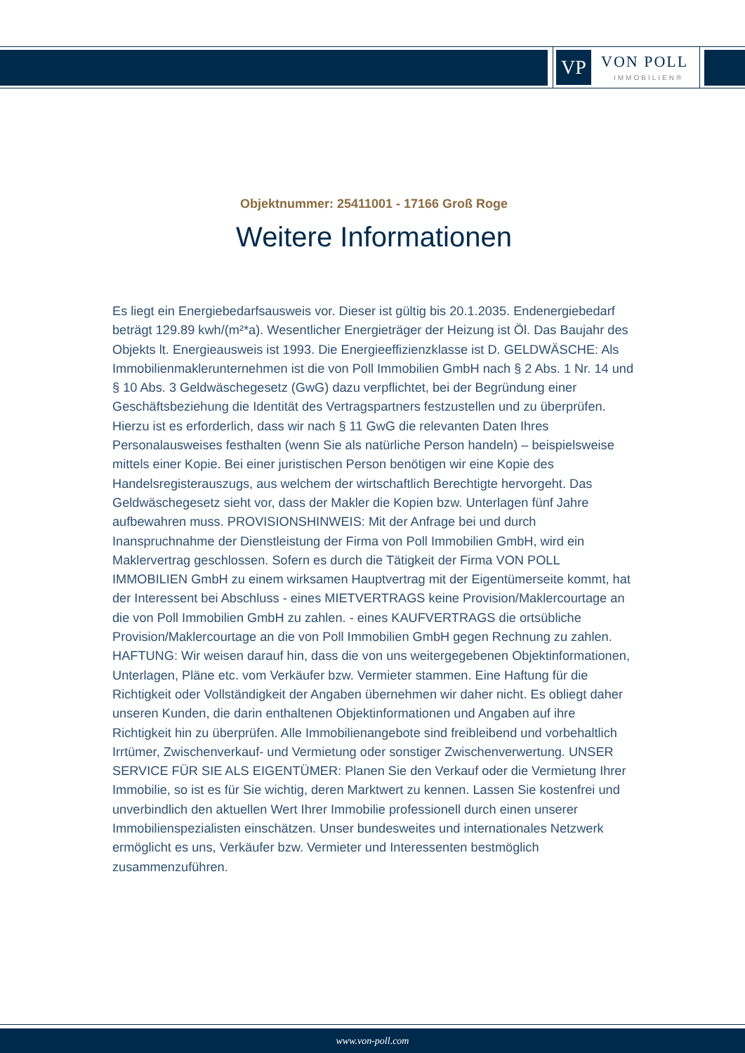VP VON POLL
IMMOBILIEN®
Objektnummer: 25411001 - 17166 Groß Roge
Weitere Informationen
Es liegt ein Energiebedarfsausweis vor. Dieser ist gültig bis 20.1.2035. Endenergiebedarf beträgt 129.89 kwh/(m²*a). Wesentlicher Energieträger der Heizung ist Öl. Das Baujahr des Objekts lt. Energieausweis ist 1993. Die Energieeffizienzklasse ist D. GELDWÄSCHE: Als Immobilienmaklerunternehmen ist die von Poll Immobilien GmbH nach § 2 Abs. 1 Nr. 14 und § 10 Abs. 3 Geldwäschegesetz (GwG) dazu verpflichtet, bei der Begründung einer Geschäftsbeziehung die Identität des Vertragspartners festzustellen und zu überprüfen. Hierzu ist es erforderlich, dass wir nach § 11 GwG die relevanten Daten Ihres Personalausweises festhalten (wenn Sie als natürliche Person handeln) – beispielsweise mittels einer Kopie. Bei einer juristischen Person benötigen wir eine Kopie des Handelsregisterauszugs, aus welchem der wirtschaftlich Berechtigte hervorgeht. Das Geldwäschegesetz sieht vor, dass der Makler die Kopien bzw. Unterlagen fünf Jahre aufbewahren muss. PROVISIONSHINWEIS: Mit der Anfrage bei und durch Inanspruchnahme der Dienstleistung der Firma von Poll Immobilien GmbH, wird ein Maklervertrag geschlossen. Sofern es durch die Tätigkeit der Firma VON POLL IMMOBILIEN GmbH zu einem wirksamen Hauptvertrag mit der Eigentümerseite kommt, hat der Interessent bei Abschluss - eines MIETVERTRAGS keine Provision/Maklercourtage an die von Poll Immobilien GmbH zu zahlen. - eines KAUFVERTRAGS die ortsübliche Provision/Maklercourtage an die von Poll Immobilien GmbH gegen Rechnung zu zahlen. HAFTUNG: Wir weisen darauf hin, dass die von uns weitergegebenen Objektinformationen, Unterlagen, Pläne etc. vom Verkäufer bzw. Vermieter stammen. Eine Haftung für die Richtigkeit oder Vollständigkeit der Angaben übernehmen wir daher nicht. Es obliegt daher unseren Kunden, die darin enthaltenen Objektinformationen und Angaben auf ihre Richtigkeit hin zu überprüfen. Alle Immobilienangebote sind freibleibend und vorbehaltlich Irrtümer, Zwischenverkauf- und Vermietung oder sonstiger Zwischenverwertung. UNSER SERVICE FÜR SIE ALS EIGENTÜMER: Planen Sie den Verkauf oder die Vermietung Ihrer Immobilie, so ist es für Sie wichtig, deren Marktwert zu kennen. Lassen Sie kostenfrei und unverbindlich den aktuellen Wert Ihrer Immobilie professionell durch einen unserer Immobilienspezialisten einschätzen. Unser bundesweites und internationales Netzwerk ermöglicht es uns, Verkäufer bzw. Vermieter und Interessenten bestmöglich zusammenzuführen.
www.von-poll.com